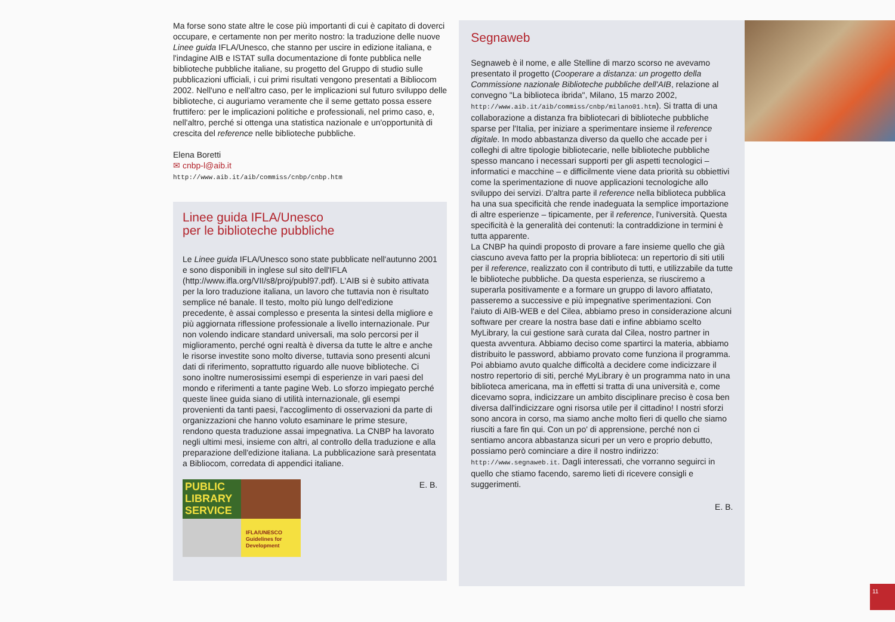Ma forse sono state altre le cose più importanti di cui è capitato di doverci occupare, e certamente non per merito nostro: la traduzione delle nuove Linee guida IFLA/Unesco, che stanno per uscire in edizione italiana, e l'indagine AIB e ISTAT sulla documentazione di fonte pubblica nelle biblioteche pubbliche italiane, su progetto del Gruppo di studio sulle pubblicazioni ufficiali, i cui primi risultati vengono presentati a Bibliocom 2002. Nell'uno e nell'altro caso, per le implicazioni sul futuro sviluppo delle biblioteche, ci auguriamo veramente che il seme gettato possa essere fruttifero: per le implicazioni politiche e professionali, nel primo caso, e, nell'altro, perché si ottenga una statistica nazionale e un'opportunità di crescita del reference nelle biblioteche pubbliche.
Elena Boretti
✉ cnbp-l@aib.it
http://www.aib.it/aib/commiss/cnbp/cnbp.htm
Linee guida IFLA/Unesco
per le biblioteche pubbliche
Le Linee guida IFLA/Unesco sono state pubblicate nell'autunno 2001 e sono disponibili in inglese sul sito dell'IFLA (http://www.ifla.org/VII/s8/proj/publ97.pdf). L'AIB si è subito attivata per la loro traduzione italiana, un lavoro che tuttavia non è risultato semplice né banale. Il testo, molto più lungo dell'edizione precedente, è assai complesso e presenta la sintesi della migliore e più aggiornata riflessione professionale a livello internazionale. Pur non volendo indicare standard universali, ma solo percorsi per il miglioramento, perché ogni realtà è diversa da tutte le altre e anche le risorse investite sono molto diverse, tuttavia sono presenti alcuni dati di riferimento, soprattutto riguardo alle nuove biblioteche. Ci sono inoltre numerosissimi esempi di esperienze in vari paesi del mondo e riferimenti a tante pagine Web. Lo sforzo impiegato perché queste linee guida siano di utilità internazionale, gli esempi provenienti da tanti paesi, l'accoglimento di osservazioni da parte di organizzazioni che hanno voluto esaminare le prime stesure, rendono questa traduzione assai impegnativa. La CNBP ha lavorato negli ultimi mesi, insieme con altri, al controllo della traduzione e alla preparazione dell'edizione italiana. La pubblicazione sarà presentata a Bibliocom, corredata di appendici italiane.
PUBLIC LIBRARY SERVICE
IFLA/UNESCO Guidelines for Development
E. B.
Segnaweb
Segnaweb è il nome, e alle Stelline di marzo scorso ne avevamo presentato il progetto (Cooperare a distanza: un progetto della Commissione nazionale Biblioteche pubbliche dell'AIB, relazione al convegno "La biblioteca ibrida", Milano, 15 marzo 2002, http://www.aib.it/aib/commiss/cnbp/milano01.htm). Si tratta di una collaborazione a distanza fra bibliotecari di biblioteche pubbliche sparse per l'Italia, per iniziare a sperimentare insieme il reference digitale. In modo abbastanza diverso da quello che accade per i colleghi di altre tipologie bibliotecarie, nelle biblioteche pubbliche spesso mancano i necessari supporti per gli aspetti tecnologici – informatici e macchine – e difficilmente viene data priorità su obbiettivi come la sperimentazione di nuove applicazioni tecnologiche allo sviluppo dei servizi. D'altra parte il reference nella biblioteca pubblica ha una sua specificità che rende inadeguata la semplice importazione di altre esperienze – tipicamente, per il reference, l'università. Questa specificità è la generalità dei contenuti: la contraddizione in termini è tutta apparente.
La CNBP ha quindi proposto di provare a fare insieme quello che già ciascuno aveva fatto per la propria biblioteca: un repertorio di siti utili per il reference, realizzato con il contributo di tutti, e utilizzabile da tutte le biblioteche pubbliche. Da questa esperienza, se riusciremo a superarla positivamente e a formare un gruppo di lavoro affiatato, passeremo a successive e più impegnative sperimentazioni. Con l'aiuto di AIB-WEB e del Cilea, abbiamo preso in considerazione alcuni software per creare la nostra base dati e infine abbiamo scelto MyLibrary, la cui gestione sarà curata dal Cilea, nostro partner in questa avventura. Abbiamo deciso come spartirci la materia, abbiamo distribuito le password, abbiamo provato come funziona il programma. Poi abbiamo avuto qualche difficoltà a decidere come indicizzare il nostro repertorio di siti, perché MyLibrary è un programma nato in una biblioteca americana, ma in effetti si tratta di una università e, come dicevamo sopra, indicizzare un ambito disciplinare preciso è cosa ben diversa dall'indicizzare ogni risorsa utile per il cittadino! I nostri sforzi sono ancora in corso, ma siamo anche molto fieri di quello che siamo riusciti a fare fin qui. Con un po' di apprensione, perché non ci sentiamo ancora abbastanza sicuri per un vero e proprio debutto, possiamo però cominciare a dire il nostro indirizzo: http://www.segnaweb.it. Dagli interessati, che vorranno seguirci in quello che stiamo facendo, saremo lieti di ricevere consigli e suggerimenti.
E. B.
11